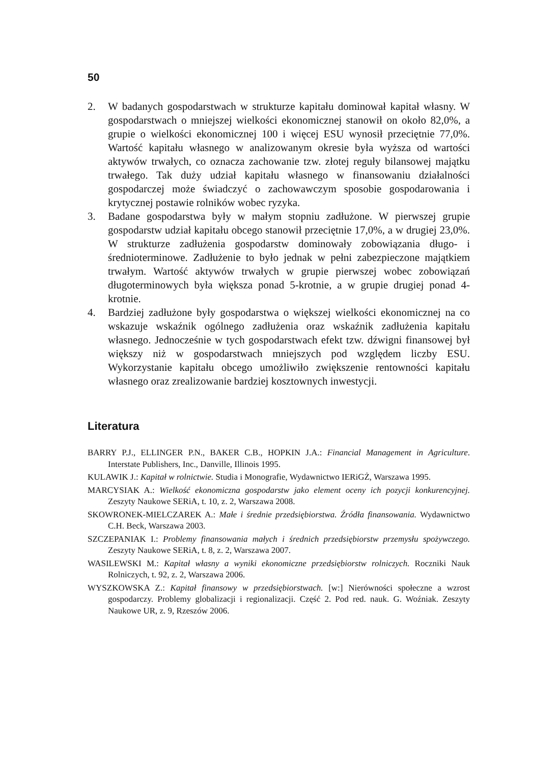50
2. W badanych gospodarstwach w strukturze kapitału dominował kapitał własny. W gospodarstwach o mniejszej wielkości ekonomicznej stanowił on około 82,0%, a grupie o wielkości ekonomicznej 100 i więcej ESU wynosił przeciętnie 77,0%. Wartość kapitału własnego w analizowanym okresie była wyższa od wartości aktywów trwałych, co oznacza zachowanie tzw. złotej reguły bilansowej majątku trwałego. Tak duży udział kapitału własnego w finansowaniu działalności gospodarczej może świadczyć o zachowawczym sposobie gospodarowania i krytycznej postawie rolników wobec ryzyka.
3. Badane gospodarstwa były w małym stopniu zadłużone. W pierwszej grupie gospodarstw udział kapitału obcego stanowił przeciętnie 17,0%, a w drugiej 23,0%. W strukturze zadłużenia gospodarstw dominowały zobowiązania długo- i średnioterminowe. Zadłużenie to było jednak w pełni zabezpieczone majątkiem trwałym. Wartość aktywów trwałych w grupie pierwszej wobec zobowiązań długoterminowych była większa ponad 5-krotnie, a w grupie drugiej ponad 4-krotnie.
4. Bardziej zadłużone były gospodarstwa o większej wielkości ekonomicznej na co wskazuje wskaźnik ogólnego zadłużenia oraz wskaźnik zadłużenia kapitału własnego. Jednocześnie w tych gospodarstwach efekt tzw. dźwigni finansowej był większy niż w gospodarstwach mniejszych pod względem liczby ESU. Wykorzystanie kapitału obcego umożliwiło zwiększenie rentowności kapitału własnego oraz zrealizowanie bardziej kosztownych inwestycji.
Literatura
BARRY P.J., ELLINGER P.N., BAKER C.B., HOPKIN J.A.: Financial Management in Agriculture. Interstate Publishers, Inc., Danville, Illinois 1995.
KULAWIK J.: Kapitał w rolnictwie. Studia i Monografie, Wydawnictwo IERiGŻ, Warszawa 1995.
MARCYSIAK A.: Wielkość ekonomiczna gospodarstw jako element oceny ich pozycji konkurencyjnej. Zeszyty Naukowe SERiA, t. 10, z. 2, Warszawa 2008.
SKOWRONEK-MIELCZAREK A.: Małe i średnie przedsiębiorstwa. Źródła finansowania. Wydawnictwo C.H. Beck, Warszawa 2003.
SZCZEPANIAK I.: Problemy finansowania małych i średnich przedsiębiorstw przemysłu spożywczego. Zeszyty Naukowe SERiA, t. 8, z. 2, Warszawa 2007.
WASILEWSKI M.: Kapitał własny a wyniki ekonomiczne przedsiębiorstw rolniczych. Roczniki Nauk Rolniczych, t. 92, z. 2, Warszawa 2006.
WYSZKOWSKA Z.: Kapitał finansowy w przedsiębiorstwach. [w:] Nierówności społeczne a wzrost gospodarczy. Problemy globalizacji i regionalizacji. Część 2. Pod red. nauk. G. Woźniak. Zeszyty Naukowe UR, z. 9, Rzeszów 2006.